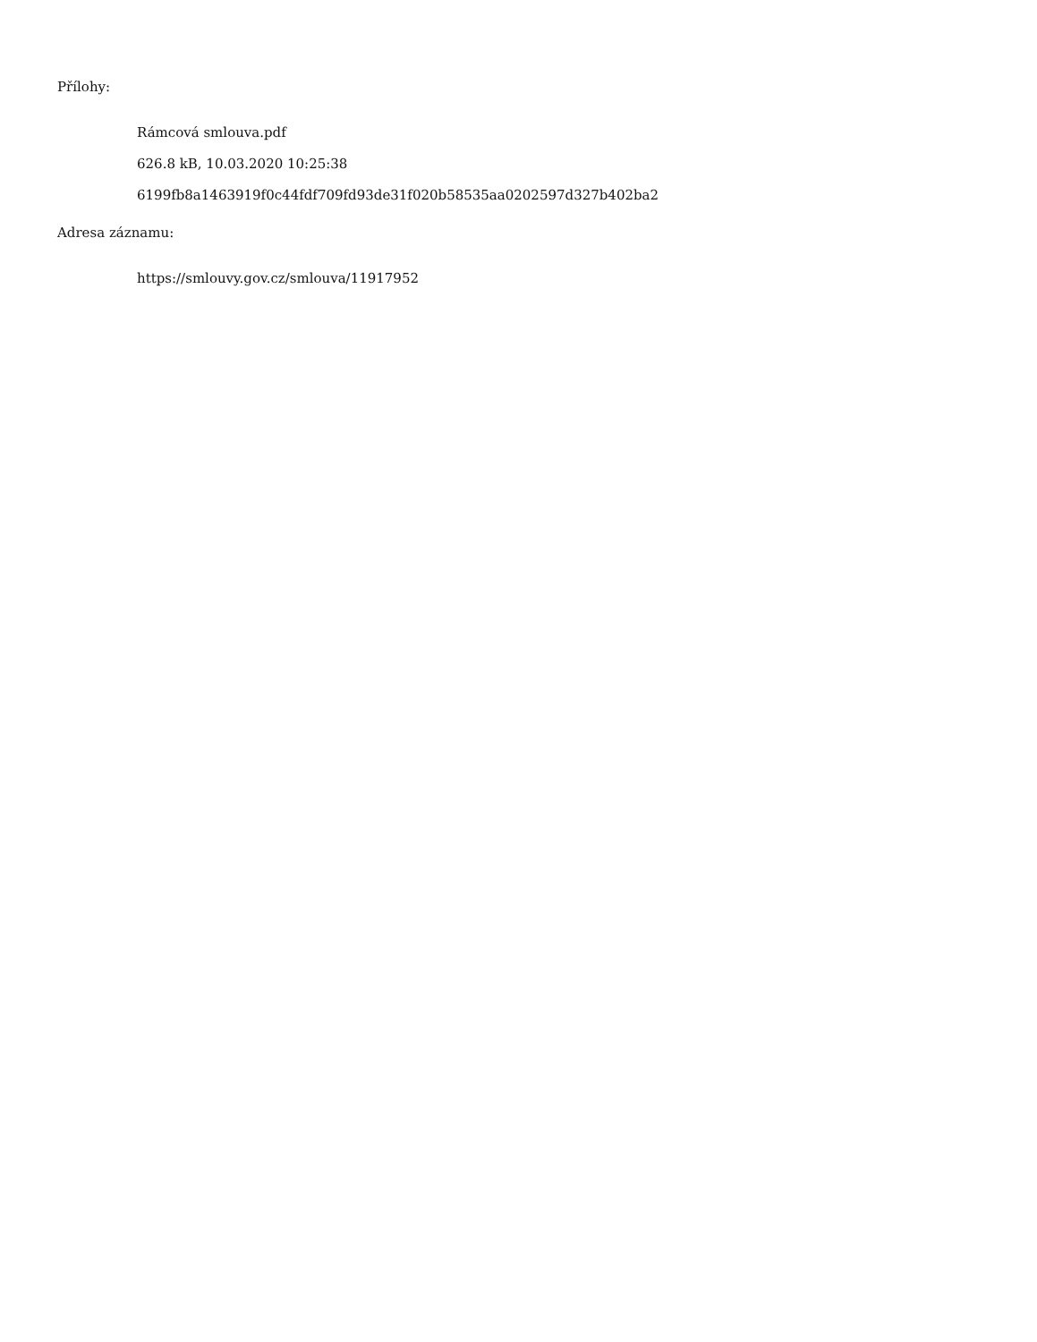Přílohy:
Rámcová smlouva.pdf
626.8 kB, 10.03.2020 10:25:38
6199fb8a1463919f0c44fdf709fd93de31f020b58535aa0202597d327b402ba2
Adresa záznamu:
https://smlouvy.gov.cz/smlouva/11917952